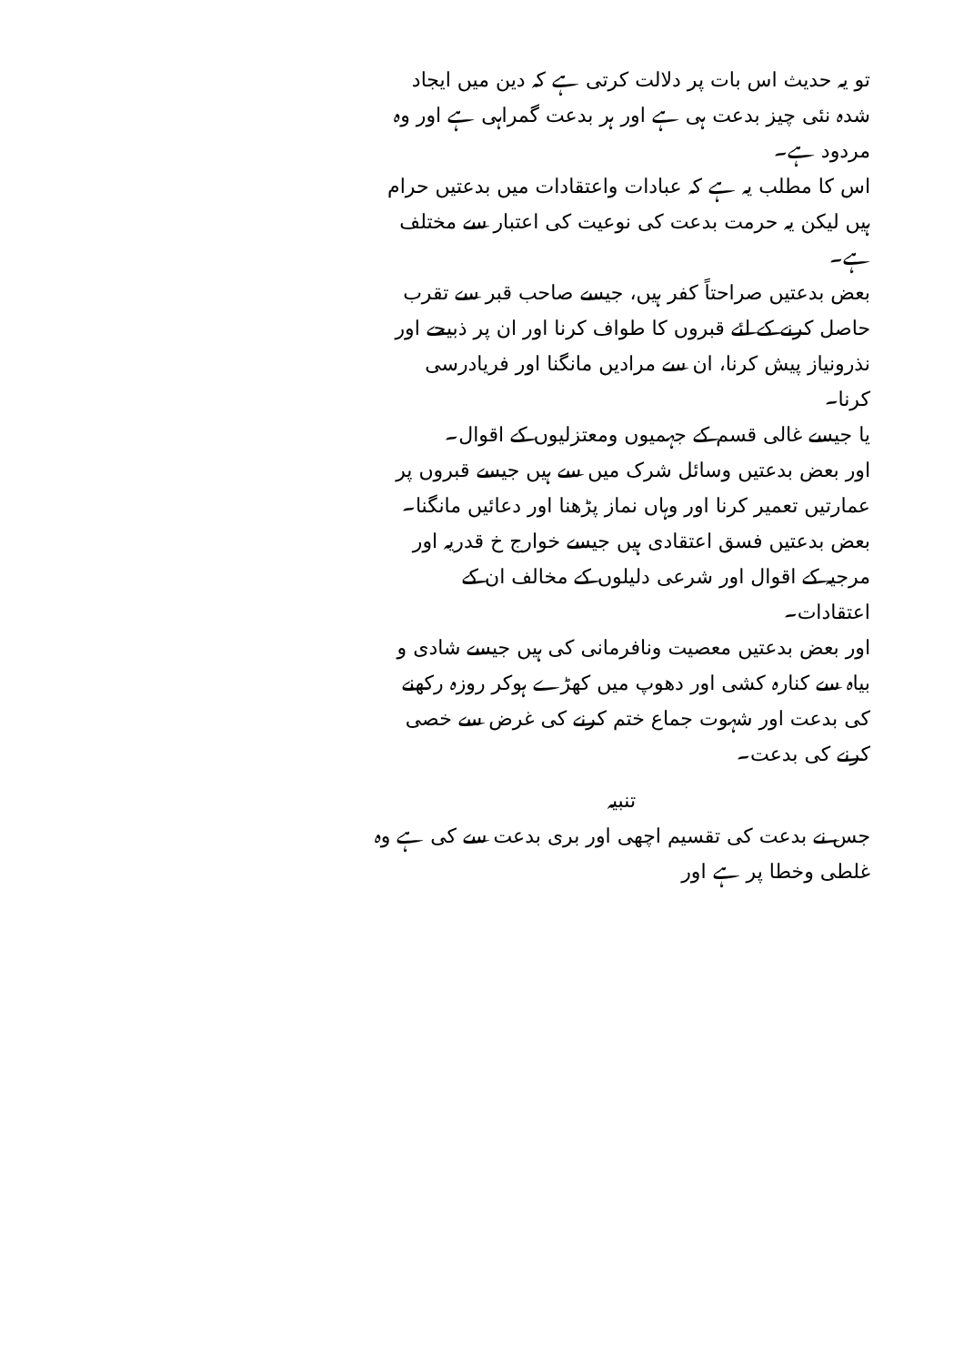تو یہ حدیث اس بات پر دلالت کرتی ہے کہ دین میں ایجاد شدہ نئی چیز بدعت ہی ہے اور ہر بدعت گمراہی ہے اور وہ مردود ہے۔
اس کا مطلب یہ ہے کہ عبادات واعتقادات میں بدعتیں حرام ہیں لیکن یہ حرمت بدعت کی نوعیت کی اعتبار سے مختلف ہے۔
بعض بدعتیں صراحتاً کفر ہیں، جیسے صاحب قبر سے تقرب حاصل کرنے کے لئے قبروں کا طواف کرنا اور ان پر ذبیحے اور نذرونیاز پیش کرنا، ان سے مرادیں مانگنا اور فریادرسی کرنا۔
یا جیسے غالی قسم کے جہمیوں ومعتزلیوں کے اقوال۔
اور بعض بدعتیں وسائل شرک میں سے ہیں جیسے قبروں پر عمارتیں تعمیر کرنا اور وہاں نماز پڑھنا اور دعائیں مانگنا۔
بعض بدعتیں فسق اعتقادی ہیں جیسے خوارج خ قدریہ اور مرجیہ کے اقوال اور شرعی دلیلوں کے مخالف ان کے اعتقادات۔
اور بعض بدعتیں معصیت ونافرمانی کی ہیں جیسے شادی و بیاہ سے کنارہ کشی اور دھوپ میں کھڑے ہوکر روزہ رکھنے کی بدعت اور شہوت جماع ختم کرنے کی غرض سے خصی کرنے کی بدعت۔
تنبیہ
جس نے بدعت کی تقسیم اچھی اور بری بدعت سے کی ہے وہ غلطی وخطا پر ہے اور